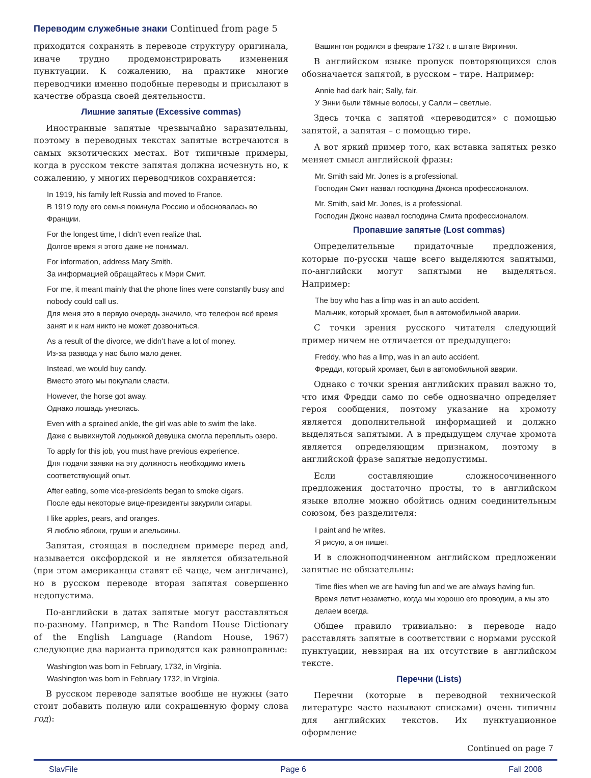Переводим служебные знаки Continued from page 5
приходится сохранять в переводе структуру оригинала, иначе трудно продемонстрировать изменения пунктуации. К сожалению, на практике многие переводчики именно подобные переводы и присылают в качестве образца своей деятельности.
Лишние запятые (Excessive commas)
Иностранные запятые чрезвычайно заразительны, поэтому в переводных текстах запятые встречаются в самых экзотических местах. Вот типичные примеры, когда в русском тексте запятая должна исчезнуть но, к сожалению, у многих переводчиков сохраняется:
In 1919, his family left Russia and moved to France.
В 1919 году его семья покинула Россию и обосновалась во Франции.
For the longest time, I didn’t even realize that.
Долгое время я этого даже не понимал.
For information, address Mary Smith.
За информацией обращайтесь к Мэри Смит.
For me, it meant mainly that the phone lines were constantly busy and nobody could call us.
Для меня это в первую очередь значило, что телефон всё время занят и к нам никто не может дозвониться.
As a result of the divorce, we didn’t have a lot of money.
Из-за развода у нас было мало денег.
Instead, we would buy candy.
Вместо этого мы покупали сласти.
However, the horse got away.
Однако лошадь унеслась.
Even with a sprained ankle, the girl was able to swim the lake.
Даже с вывихнутой лодыжкой девушка смогла переплыть озеро.
To apply for this job, you must have previous experience.
Для подачи заявки на эту должность необходимо иметь соответствующий опыт.
After eating, some vice-presidents began to smoke cigars.
После еды некоторые вице-президенты закурили сигары.
I like apples, pears, and oranges.
Я люблю яблоки, груши и апельсины.
Запятая, стоящая в последнем примере перед and, называется оксфордской и не является обязательной (при этом американцы ставят её чаще, чем англичане), но в русском переводе вторая запятая совершенно недопустима.
По-английски в датах запятые могут расставляться по-разному. Например, в The Random House Dictionary of the English Language (Random House, 1967) следующие два варианта приводятся как равноправные:
Washington was born in February, 1732, in Virginia.
Washington was born in February 1732, in Virginia.
В русском переводе запятые вообще не нужны (зато стоит добавить полную или сокращенную форму слова год):
Вашингтон родился в феврале 1732 г. в штате Виргиния.
В английском языке пропуск повторяющихся слов обозначается запятой, в русском – тире. Например:
Annie had dark hair; Sally, fair.
У Энни были тёмные волосы, у Салли – светлые.
Здесь точка с запятой «переводится» с помощью запятой, а запятая – с помощью тире.
А вот яркий пример того, как вставка запятых резко меняет смысл английской фразы:
Mr. Smith said Mr. Jones is a professional.
Господин Смит назвал господина Джонса профессионалом.
Mr. Smith, said Mr. Jones, is a professional.
Господин Джонс назвал господина Смита профессионалом.
Пропавшие запятые (Lost commas)
Определительные придаточные предложения, которые по-русски чаще всего выделяются запятыми, по-английски могут запятыми не выделяться. Например:
The boy who has a limp was in an auto accident.
Мальчик, который хромает, был в автомобильной аварии.
С точки зрения русского читателя следующий пример ничем не отличается от предыдущего:
Freddy, who has a limp, was in an auto accident.
Фредди, который хромает, был в автомобильной аварии.
Однако с точки зрения английских правил важно то, что имя Фредди само по себе однозначно определяет героя сообщения, поэтому указание на хромоту является дополнительной информацией и должно выделяться запятыми. А в предыдущем случае хромота является определяющим признаком, поэтому в английской фразе запятые недопустимы.
Если составляющие сложносочиненного предложения достаточно просты, то в английском языке вполне можно обойтись одним соединительным союзом, без разделителя:
I paint and he writes.
Я рисую, а он пишет.
И в сложноподчиненном английском предложении запятые не обязательны:
Time flies when we are having fun and we are always having fun.
Время летит незаметно, когда мы хорошо его проводим, а мы это делаем всегда.
Общее правило тривиально: в переводе надо расставлять запятые в соответствии с нормами русской пунктуации, невзирая на их отсутствие в английском тексте.
Перечни (Lists)
Перечни (которые в переводной технической литературе часто называют списками) очень типичны для английских текстов. Их пунктуационное оформление
Continued on page 7
SlavFile Page 6 Fall 2008